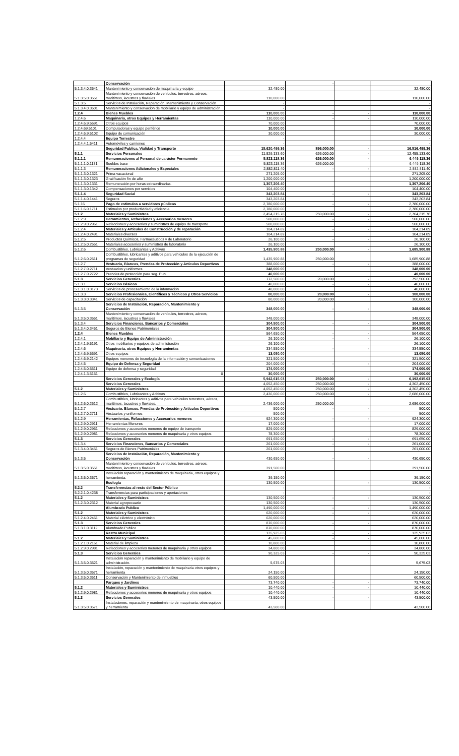| | Conservación | | - | | |
| 5.1.3.4.0.3541 | Mantenimiento y conservación de maquinaria y equipo | 32,480.00 | | | 32,480.00 |
| 5.1.3.5.0.3551 | Mantenimiento y conservación de vehículos, terrestres, aéreos, marítimos, lacustres y fluviales | 110,000.00 | | | 110,000.00 |
| 5.1.3.5 | Servicios de Instalación, Reparación, Mantenimiento y Conservación | - | | | - |
| 5.1.3.4.0.3501 | Mantenimiento y conservación de mobiliario y equipo de administración | - | | | - |
| 1.2.4 | Bienes Muebles | 110,000.00 | - | - | 110,000.00 |
| 1.2.4.6 | Maquinaria, otros Equipos y Herramientas | 110,000.00 | - | - | 110,000.00 |
| 1.2.4.6.9.5691 | Otros equipos | 70,000.00 | | | 70,000.00 |
| 1.2.4.69.5101 | Computadoras y equipo periférico | 10,000.00 | | | 10,000.00 |
| 1.2.4.6.9.5102 | Equipo de comunicación | 30,000.00 | | | 30,000.00 |
| 1.2.4.4 | Equipo Terrestre | - | | | - |
| 1.2.4.4.1.5411 | Automóviles y camiones | - | | | - |
| | Seguridad Publica, Vialidad y Transporte | 15,620,499.36 | 896,000.00 | - | 16,516,499.36 |
| 5.1.1 | Servicios Personales | 11,829,133.60 | 626,000.00 | - | 12,455,133.60 |
| 5.1.1.1 | Remuneraciones al Personal de carácter Permanente | 5,823,118.36 | 626,000.00 | - | 6,449,118.36 |
| 5.1.1.1.0.1131 | Sueldos base | 5,823,118.36 | 626,000.00 | | 6,449,118.36 |
| 5.1.1.3 | Remuneraciones Adicionales y Especiales | 2,882,811.40 | - | - | 2,882,811.40 |
| 5.1.1.3.0.1321 | Prima vacacional | 271,205.00 | | | 271,205.00 |
| 5.1.1.3.0.1323 | Gratificación fin de año | 1,200,000.00 | | | 1,200,000.00 |
| 5.1.1.3.0.1331 | Remuneración por horas extraordinarias. | 1,307,206.40 | | | 1,307,206.40 |
| 5.1.1.3.0.1342 | Compensaciones por servicios | 104,400.00 | | | 104,400.00 |
| 5.1.1.4 | Seguridad Social | 343,203.84 | - | - | 343,203.84 |
| 5.1.1.4.0.1441 | Seguros | 343,203.84 | | | 343,203.84 |
| 5.1.16 | Pago de estímulos a servidores públicos | 2,780,000.00 | - | - | 2,780,000.00 |
| 5.1.1.6.0.1711 | Estímulos por productividad y eficiencia | 2,780,000.00 | | | 2,780,000.00 |
| 5.1.2 | Materiales y Suministros | 2,454,215.76 | 250,000.00 | - | 2,704,215.76 |
| 5.1.2.9 | Herramientas, Refacciones y Accesorios menores | 500,000.00 | - | - | 500,000.00 |
| 5.1.2.9.0.2961 | Refacciones y accesorios y suministros de equipo de transporte | 500,000.00 | | | 500,000.00 |
| 5.1.2.4 | Materiales y Artículos de Construcción y de reparación | 104,214.89 | - | - | 104,214.89 |
| 5.1.2.4.0.2491 | Materiales diversos | 104,214.89 | | | 104,214.89 |
| 5.1.2.5 | Productos Químicos, Farmacéuticos y de Laboratorio | 26,100.00 | - | - | 26,100.00 |
| 5.1.2.5.0.2551 | Materiales accesorios y suministros de laboratorio | 26,100.00 | | | 26,100.00 |
| 5.1.2.6 | Combustibles, Lubricantes y Aditivos | 1,435,900.88 | 250,000.00 | - | 1,685,900.88 |
| 5.1.2.6.0.2611 | Combustibles, lubricantes y aditivos para vehículos de la ejecución de programas de seguridad | 1,435,900.88 | 250,000.00 | | 1,685,900.88 |
| 5.1.2.7 | Vestuario, Blancos, Prendas de Protección y Artículos Deportivos | 388,000.00 | - | - | 388,000.00 |
| 5.1.2.7.0.2711 | Vestuarios y uniformes | 348,000.00 | | | 348,000.00 |
| 5.1.2.7.0.2722 | Prendas de protección para seg. Pub. | 40,000.00 | | | 40,000.00 |
| 5.1.3 | Servicios Generales | 772,500.00 | 20,000.00 | - | 792,500.00 |
| 5.1.3.1 | Servicios Básicos | 40,000.00 | - | - | 40,000.00 |
| 5.1.3.1.0.3173 | Servicios de procesamiento de la información | 40,000.00 | | | 40,000.00 |
| 5.1.3.3 | Servicios Profesionales, Científicos y Técnicos y Otros Servicios | 80,000.00 | 20,000.00 | - | 100,000.00 |
| 5.1.3.3.0.3341 | Servicios de capacitación | 80,000.00 | 20,000.00 | | 100,000.00 |
| 5.1.3.5 | Servicios de Instalación, Reparación, Mantenimiento y Conservación | 348,000.00 | - | - | 348,000.00 |
| 5.1.3.5.0.3551 | Mantenimiento y conservación de vehículos, terrestres, aéreos, marítimos, lacustres y fluviales | 348,000.00 | | | 348,000.00 |
| 5.1.3.4 | Servicios Financieros, Bancarios y Comerciales | 304,500.00 | - | - | 304,500.00 |
| 5.1.3.4.0.3451 | Seguros de Bienes Patrimoniales | 304,500.00 | | | 304,500.00 |
| 1.2.4 | Bienes Muebles | 564,650.00 | - | - | 564,650.00 |
| 1.2.4.1 | Mobiliario y Equipo de Administración | 26,100.00 | - | - | 26,100.00 |
| 1.2.4.1.9.5191 | Otros mobiliarios y equipos de administración | 26,100.00 | | | 26,100.00 |
| 1.2.4.6 | Maquinaria, otros Equipos y Herramientas | 334,550.00 | - | - | 334,550.00 |
| 1.2.4.6.9.5691 | Otros equipos | 13,050.00 | | | 13,050.00 |
| 1.2.4.6.9.2142 | Equipos menores de tecnología de la información y comunicaciones | 321,500.00 | | | 321,500.00 |
| 1.2.4.5 | Equipo de Defensa y Seguridad | 204,000.00 | - | - | 204,000.00 |
| 1.2.4.5.0.5511 | Equipo de defensa y seguridad | 174,000.00 | | | 174,000.00 |
| 1.2.4.1.3.5151 | 0 | 30,000.00 | | | 30,000.00 |
| | Servicios Generales y Ecología | 5,942,615.03 | 250,000.00 | - | 6,192,615.03 |
| | Servicios Generales | 4,052,450.00 | 250,000.00 | - | 4,302,450.00 |
| 5.1.2 | Materiales y Suministros | 4,052,450.00 | 250,000.00 | - | 4,302,450.00 |
| 5.1.2.6 | Combustibles, Lubricantes y Aditivos | 2,436,000.00 | 250,000.00 | - | 2,686,000.00 |
| 5.1.2.6.0.2612 | Combustibles, lubricantes y aditivos para vehículos terrestres, aéreos, marítimos, lacustres y fluviales. | 2,436,000.00 | 250,000.00 | | 2,686,000.00 |
| 5.1.2.7 | Vestuario, Blancos, Prendas de Protección y Artículos Deportivos | 500.00 | - | - | 500.00 |
| 5.1.2.7.0.2711 | Vestuarios y uniformes | 500.00 | | | 500.00 |
| 5.1.2.9 | Herramientas, Refacciones y Accesorios menores | 924,300.00 | - | - | 924,300.00 |
| 5.1.2.9.0.2911 | Herramientas Menores | 17,000.00 | | | 17,000.00 |
| 5.1.2.9.0.2961 | Refacciones y accesorios menores de equipo de transporte | 829,000.00 | | | 829,000.00 |
| 5.1.2.9.0.2981 | Refacciones y accesorios menores de maquinaria y otros equipos | 78,300.00 | | | 78,300.00 |
| 5.1.3 | Servicios Generales | 691,650.00 | - | - | 691,650.00 |
| 5.1.3.4 | Servicios Financieros, Bancarios y Comerciales | 261,000.00 | - | - | 261,000.00 |
| 5.1.3.4.0.3451 | Seguros de Bienes Patrimoniales | 261,000.00 | | | 261,000.00 |
| 5.1.3.5 | Servicios de Instalación, Reparación, Mantenimiento y Conservación | 430,650.00 | - | - | 430,650.00 |
| 5.1.3.5.0.3551 | Mantenimiento y conservación de vehículos, terrestres, aéreos, marítimos, lacustres y fluviales | 391,500.00 | | | 391,500.00 |
| 5.1.3.5.0.3571 | Instalación reparación y mantenimiento de maquinaria, otros equipos y herramienta. | 39,150.00 | | | 39,150.00 |
| | Ecología | 130,500.00 | | - | 130,500.00 |
| 5.2.2 | Transferencias al resto del Sector Público | - | | | - |
| 5.2.2.1.0.4238 | Transferencias para participaciones y aportaciones | - | | | - |
| 5.1.2 | Materiales y Suministros | 130,500.00 | - | - | 130,500.00 |
| 5.1.2.3.0.2312 | Material agropecuario | 130,500.00 | | | 130,500.00 |
| | Alumbrado Publico | 1,490,000.00 | - | - | 1,490,000.00 |
| 5.1.2 | Materiales y Suministros | 620,000.00 | - | - | 620,000.00 |
| 5.1.2.4.0.2461 | Material eléctrico y electrónico | 620,000.00 | | | 620,000.00 |
| 5.1.3 | Servicios Generales | 870,000.00 | - | - | 870,000.00 |
| 5.1.3.1.0.3112 | Alumbrado Publico | 870,000.00 | | | 870,000.00 |
| | Rastro Municipal | 135,925.03 | - | - | 135,925.03 |
| 5.1.2 | Materiales y Suministros | 45,600.00 | - | - | 45,600.00 |
| 5.1.2.1.0.2161 | Material de limpieza | 10,800.00 | | | 10,800.00 |
| 5.1.2.9.0.2981 | Refacciones y accesorios menores de maquinaria y otros equipos | 34,800.00 | | | 34,800.00 |
| 5.1.3 | Servicios Generales | 90,325.03 | - | - | 90,325.03 |
| 5.1.3.5.0.3521 | Instalación reparación y mantenimiento de mobiliario y equipo de administración. | 5,675.03 | | | 5,675.03 |
| 5.1.3.5.0.3571 | Instalación, reparación y mantenimiento de maquinaria otros equipos y herramienta | 24,150.00 | | | 24,150.00 |
| 5.1.3.5.0.3511 | Conservación y Mantenimiento de inmuebles | 60,500.00 | | | 60,500.00 |
| | Parques y Jardines | 73,740.00 | - | - | 73,740.00 |
| 5.1.2 | Materiales y Suministros | 10,440.00 | - | - | 10,440.00 |
| 5.1.2.9.0.2981 | Refacciones y accesorios menores de maquinaria y otros equipos | 10,440.00 | | | 10,440.00 |
| 5.1.3 | Servicios Generales | 43,500.00 | - | - | 43,500.00 |
| 5.1.3.5.0.3571 | Instalaciones, reparación y mantenimiento de maquinaria, otros equipos y herramienta | 43,500.00 | | | 43,500.00 |